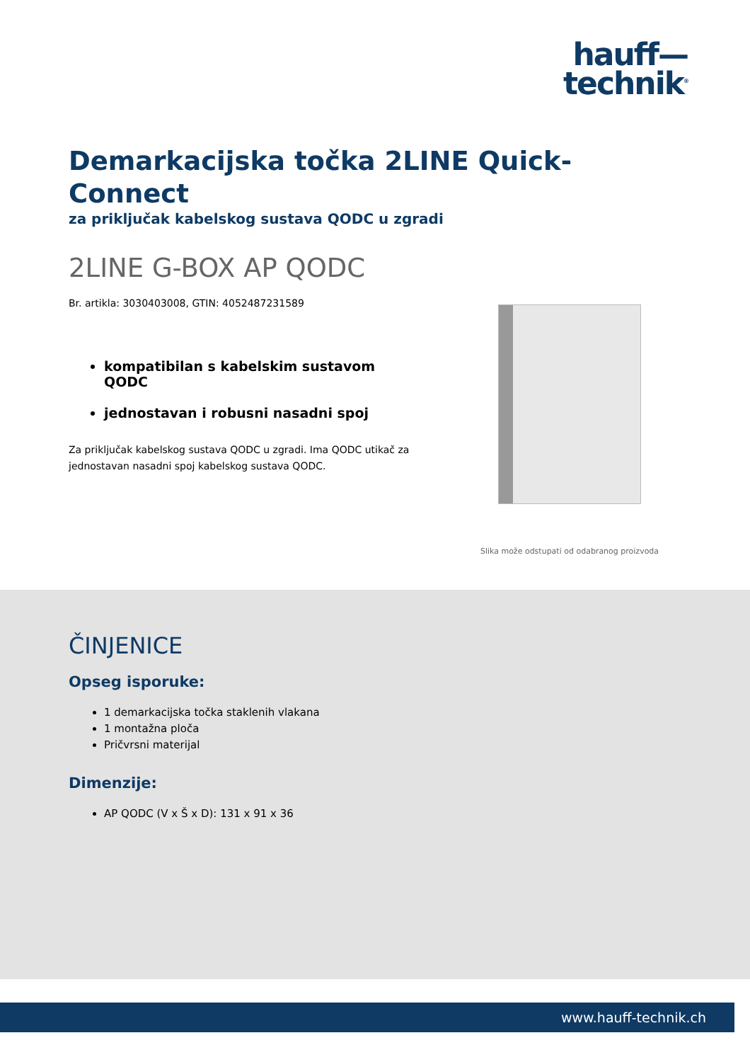hauff—
technik<sup>®</sup>
Demarkacijska točka 2LINE Quick-Connect
za priključak kabelskog sustava QODC u zgradi
2LINE G-BOX AP QODC
Br. artikla: 3030403008, GTIN: 4052487231589
kompatibilan s kabelskim sustavom QODC
jednostavan i robusni nasadni spoj
Za priključak kabelskog sustava QODC u zgradi. Ima QODC utikač za jednostavan nasadni spoj kabelskog sustava QODC.
Slika može odstupati od odabranog proizvoda
ČINJENICE
Opseg isporuke:
1 demarkacijska točka staklenih vlakana
1 montažna ploča
Pričvrsni materijal
Dimenzije:
AP QODC (V x Š x D): 131 x 91 x 36
www.hauff-technik.ch